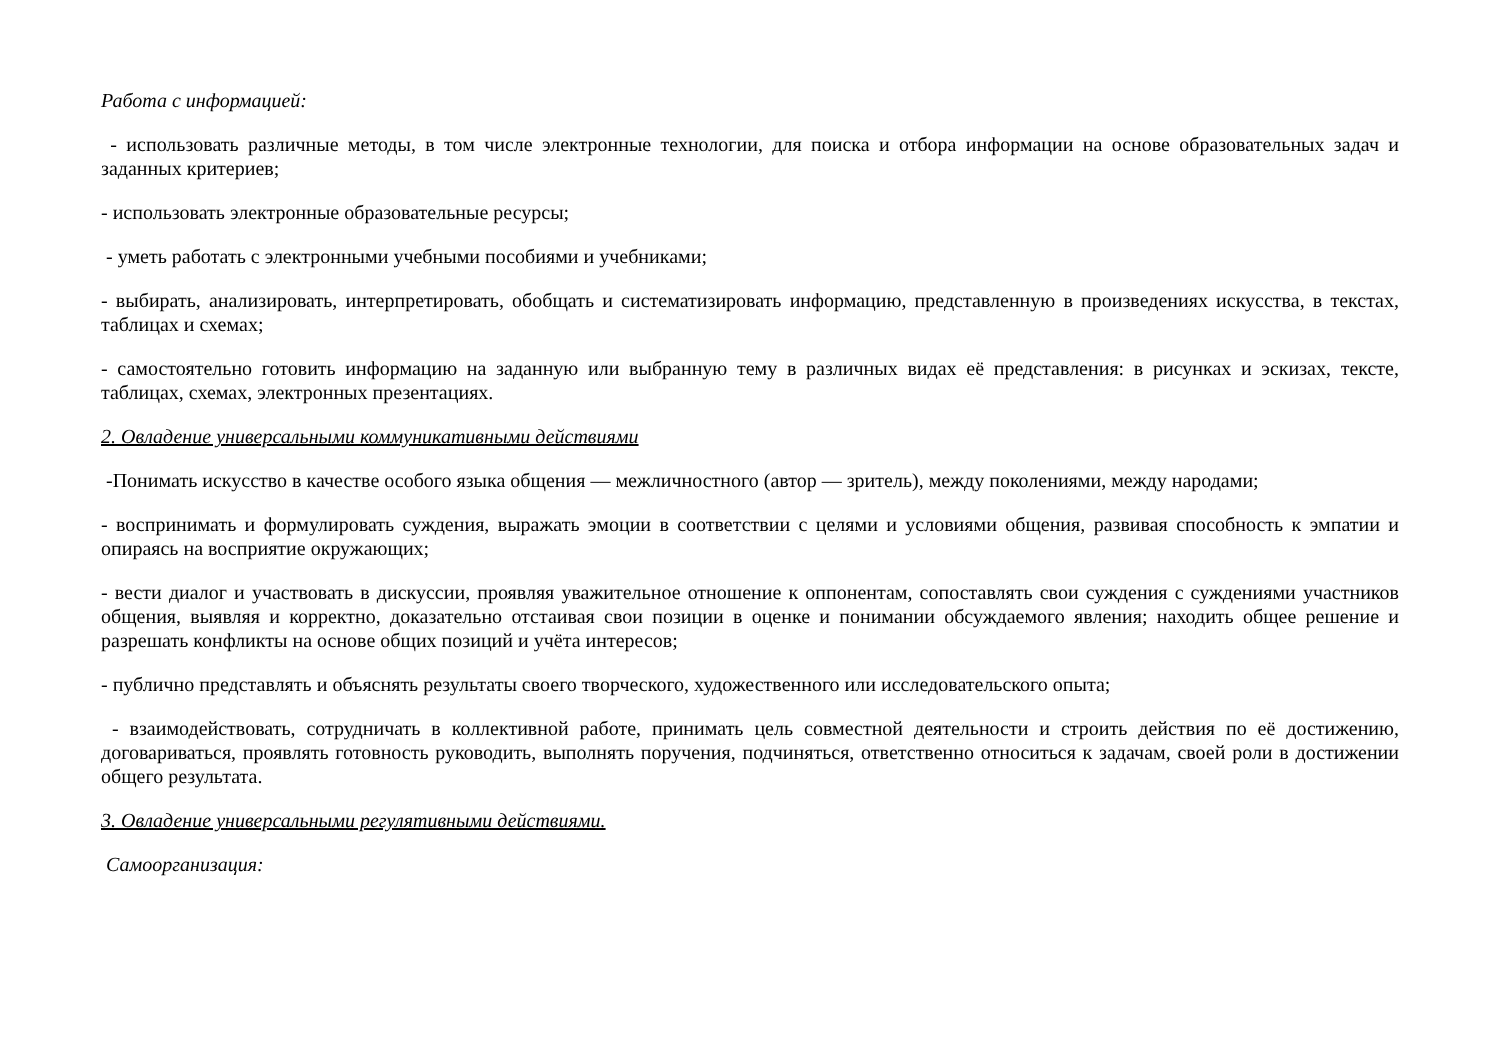Работа с информацией:
- использовать различные методы, в том числе электронные технологии, для поиска и отбора информации на основе образовательных задач и заданных критериев;
- использовать электронные образовательные ресурсы;
- уметь работать с электронными учебными пособиями и учебниками;
- выбирать, анализировать, интерпретировать, обобщать и систематизировать информацию, представленную в произведениях искусства, в текстах, таблицах и схемах;
- самостоятельно готовить информацию на заданную или выбранную тему в различных видах её представления: в рисунках и эскизах, тексте, таблицах, схемах, электронных презентациях.
2. Овладение универсальными коммуникативными действиями
-Понимать искусство в качестве особого языка общения — межличностного (автор — зритель), между поколениями, между народами;
- воспринимать и формулировать суждения, выражать эмоции в соответствии с целями и условиями общения, развивая способность к эмпатии и опираясь на восприятие окружающих;
- вести диалог и участвовать в дискуссии, проявляя уважительное отношение к оппонентам, сопоставлять свои суждения с суждениями участников общения, выявляя и корректно, доказательно отстаивая свои позиции в оценке и понимании обсуждаемого явления; находить общее решение и разрешать конфликты на основе общих позиций и учёта интересов;
- публично представлять и объяснять результаты своего творческого, художественного или исследовательского опыта;
- взаимодействовать, сотрудничать в коллективной работе, принимать цель совместной деятельности и строить действия по её достижению, договариваться, проявлять готовность руководить, выполнять поручения, подчиняться, ответственно относиться к задачам, своей роли в достижении общего результата.
3. Овладение универсальными регулятивными действиями.
Самоорганизация: